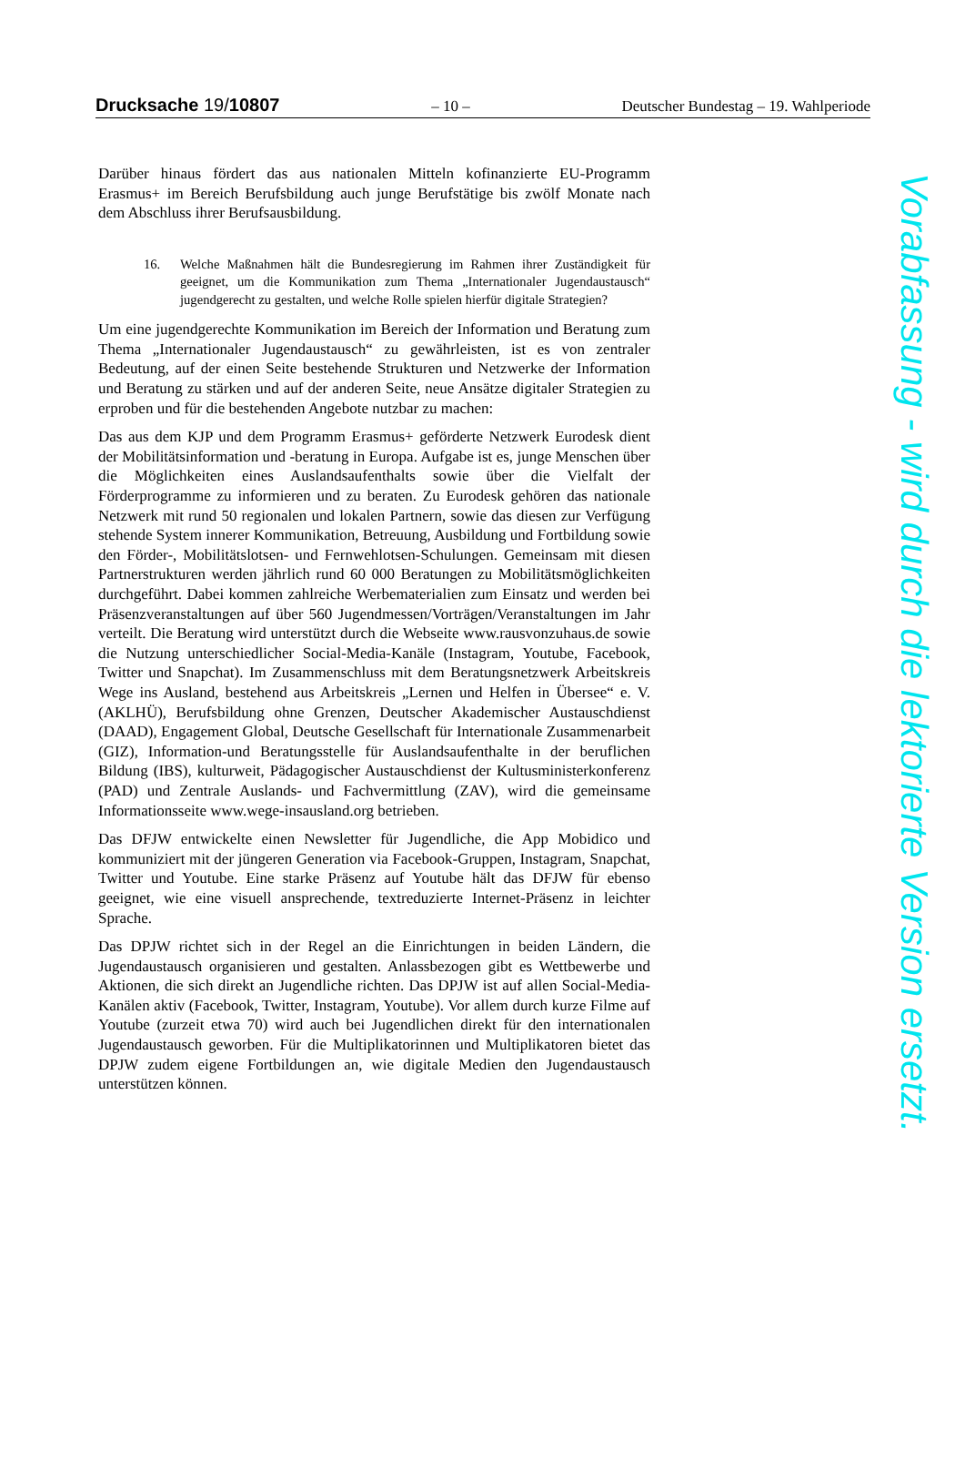Drucksache 19/10807 – 10 – Deutscher Bundestag – 19. Wahlperiode
Darüber hinaus fördert das aus nationalen Mitteln kofinanzierte EU-Programm Erasmus+ im Bereich Berufsbildung auch junge Berufstätige bis zwölf Monate nach dem Abschluss ihrer Berufsausbildung.
16. Welche Maßnahmen hält die Bundesregierung im Rahmen ihrer Zuständigkeit für geeignet, um die Kommunikation zum Thema „Internationaler Jugendaustausch“ jugendgerecht zu gestalten, und welche Rolle spielen hierfür digitale Strategien?
Um eine jugendgerechte Kommunikation im Bereich der Information und Beratung zum Thema „Internationaler Jugendaustausch“ zu gewährleisten, ist es von zentraler Bedeutung, auf der einen Seite bestehende Strukturen und Netzwerke der Information und Beratung zu stärken und auf der anderen Seite, neue Ansätze digitaler Strategien zu erproben und für die bestehenden Angebote nutzbar zu machen:
Das aus dem KJP und dem Programm Erasmus+ geförderte Netzwerk Eurodesk dient der Mobilitätsinformation und -beratung in Europa. Aufgabe ist es, junge Menschen über die Möglichkeiten eines Auslandsaufenthalts sowie über die Vielfalt der Förderprogramme zu informieren und zu beraten. Zu Eurodesk gehören das nationale Netzwerk mit rund 50 regionalen und lokalen Partnern, sowie das diesen zur Verfügung stehende System innerer Kommunikation, Betreuung, Ausbildung und Fortbildung sowie den Förder-, Mobilitätslotsen- und Fernwehlotsen-Schulungen. Gemeinsam mit diesen Partnerstrukturen werden jährlich rund 60 000 Beratungen zu Mobilitätsmöglichkeiten durchgeführt. Dabei kommen zahlreiche Werbematerialien zum Einsatz und werden bei Präsenzveranstaltungen auf über 560 Jugendmessen/Vorträgen/Veranstaltungen im Jahr verteilt. Die Beratung wird unterstützt durch die Webseite www.rausvonzuhaus.de sowie die Nutzung unterschiedlicher Social-Media-Kanäle (Instagram, Youtube, Facebook, Twitter und Snapchat). Im Zusammenschluss mit dem Beratungsnetzwerk Arbeitskreis Wege ins Ausland, bestehend aus Arbeitskreis „Lernen und Helfen in Übersee“ e. V. (AKLHÜ), Berufsbildung ohne Grenzen, Deutscher Akademischer Austauschdienst (DAAD), Engagement Global, Deutsche Gesellschaft für Internationale Zusammenarbeit (GIZ), Information-und Beratungsstelle für Auslandsaufenthalte in der beruflichen Bildung (IBS), kulturweit, Pädagogischer Austauschdienst der Kultusministerkonferenz (PAD) und Zentrale Auslands- und Fachvermittlung (ZAV), wird die gemeinsame Informationsseite www.wege-insausland.org betrieben.
Das DFJW entwickelte einen Newsletter für Jugendliche, die App Mobidico und kommuniziert mit der jüngeren Generation via Facebook-Gruppen, Instagram, Snapchat, Twitter und Youtube. Eine starke Präsenz auf Youtube hält das DFJW für ebenso geeignet, wie eine visuell ansprechende, textreduzierte Internet-Präsenz in leichter Sprache.
Das DPJW richtet sich in der Regel an die Einrichtungen in beiden Ländern, die Jugendaustausch organisieren und gestalten. Anlassbezogen gibt es Wettbewerbe und Aktionen, die sich direkt an Jugendliche richten. Das DPJW ist auf allen Social-Media-Kanälen aktiv (Facebook, Twitter, Instagram, Youtube). Vor allem durch kurze Filme auf Youtube (zurzeit etwa 70) wird auch bei Jugendlichen direkt für den internationalen Jugendaustausch geworben. Für die Multiplikatorinnen und Multiplikatoren bietet das DPJW zudem eigene Fortbildungen an, wie digitale Medien den Jugendaustausch unterstützen können.
Vorabfassung - wird durch die lektorierte Version ersetzt.